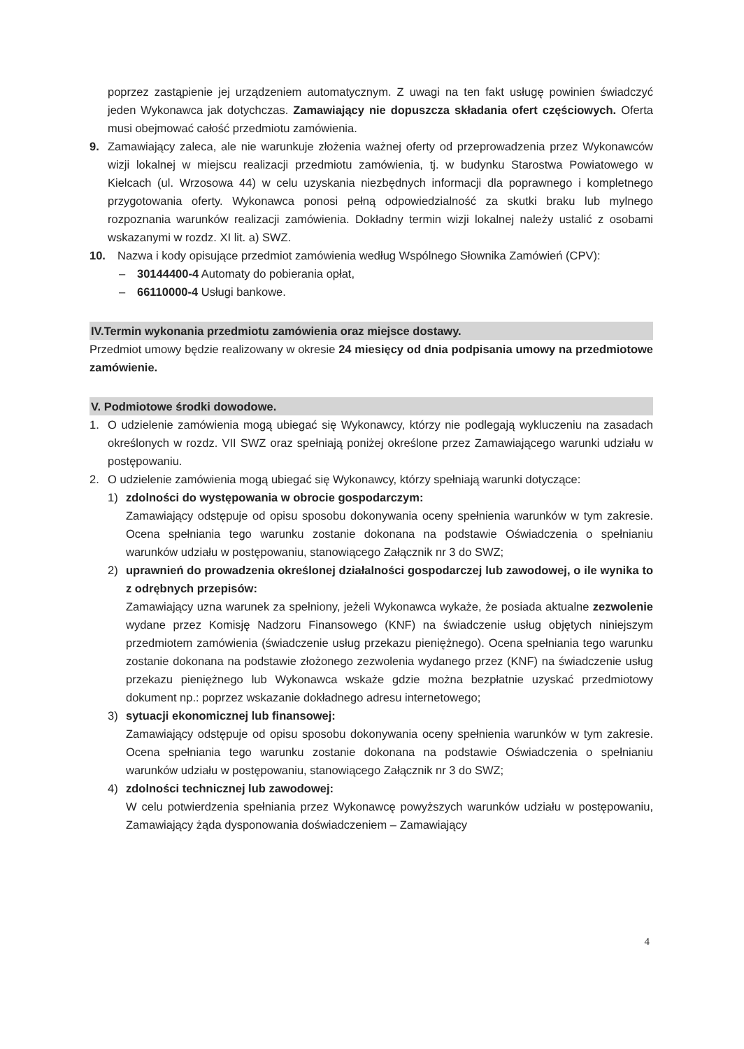poprzez zastąpienie jej urządzeniem automatycznym. Z uwagi na ten fakt usługę powinien świadczyć jeden Wykonawca jak dotychczas. Zamawiający nie dopuszcza składania ofert częściowych. Oferta musi obejmować całość przedmiotu zamówienia.
9. Zamawiający zaleca, ale nie warunkuje złożenia ważnej oferty od przeprowadzenia przez Wykonawców wizji lokalnej w miejscu realizacji przedmiotu zamówienia, tj. w budynku Starostwa Powiatowego w Kielcach (ul. Wrzosowa 44) w celu uzyskania niezbędnych informacji dla poprawnego i kompletnego przygotowania oferty. Wykonawca ponosi pełną odpowiedzialność za skutki braku lub mylnego rozpoznania warunków realizacji zamówienia. Dokładny termin wizji lokalnej należy ustalić z osobami wskazanymi w rozdz. XI lit. a) SWZ.
10. Nazwa i kody opisujące przedmiot zamówienia według Wspólnego Słownika Zamówień (CPV):
– 30144400-4 Automaty do pobierania opłat,
– 66110000-4 Usługi bankowe.
IV.Termin wykonania przedmiotu zamówienia oraz miejsce dostawy.
Przedmiot umowy będzie realizowany w okresie 24 miesięcy od dnia podpisania umowy na przedmiotowe zamówienie.
V. Podmiotowe środki dowodowe.
1. O udzielenie zamówienia mogą ubiegać się Wykonawcy, którzy nie podlegają wykluczeniu na zasadach określonych w rozdz. VII SWZ oraz spełniają poniżej określone przez Zamawiającego warunki udziału w postępowaniu.
2. O udzielenie zamówienia mogą ubiegać się Wykonawcy, którzy spełniają warunki dotyczące:
1) zdolności do występowania w obrocie gospodarczym:
Zamawiający odstępuje od opisu sposobu dokonywania oceny spełnienia warunków w tym zakresie. Ocena spełniania tego warunku zostanie dokonana na podstawie Oświadczenia o spełnianiu warunków udziału w postępowaniu, stanowiącego Załącznik nr 3 do SWZ;
2) uprawnień do prowadzenia określonej działalności gospodarczej lub zawodowej, o ile wynika to z odrębnych przepisów:
Zamawiający uzna warunek za spełniony, jeżeli Wykonawca wykaże, że posiada aktualne zezwolenie wydane przez Komisję Nadzoru Finansowego (KNF) na świadczenie usług objętych niniejszym przedmiotem zamówienia (świadczenie usług przekazu pieniężnego). Ocena spełniania tego warunku zostanie dokonana na podstawie złożonego zezwolenia wydanego przez (KNF) na świadczenie usług przekazu pieniężnego lub Wykonawca wskaże gdzie można bezpłatnie uzyskać przedmiotowy dokument np.: poprzez wskazanie dokładnego adresu internetowego;
3) sytuacji ekonomicznej lub finansowej:
Zamawiający odstępuje od opisu sposobu dokonywania oceny spełnienia warunków w tym zakresie. Ocena spełniania tego warunku zostanie dokonana na podstawie Oświadczenia o spełnianiu warunków udziału w postępowaniu, stanowiącego Załącznik nr 3 do SWZ;
4) zdolności technicznej lub zawodowej:
W celu potwierdzenia spełniania przez Wykonawcę powyższych warunków udziału w postępowaniu, Zamawiający żąda dysponowania doświadczeniem – Zamawiający
4